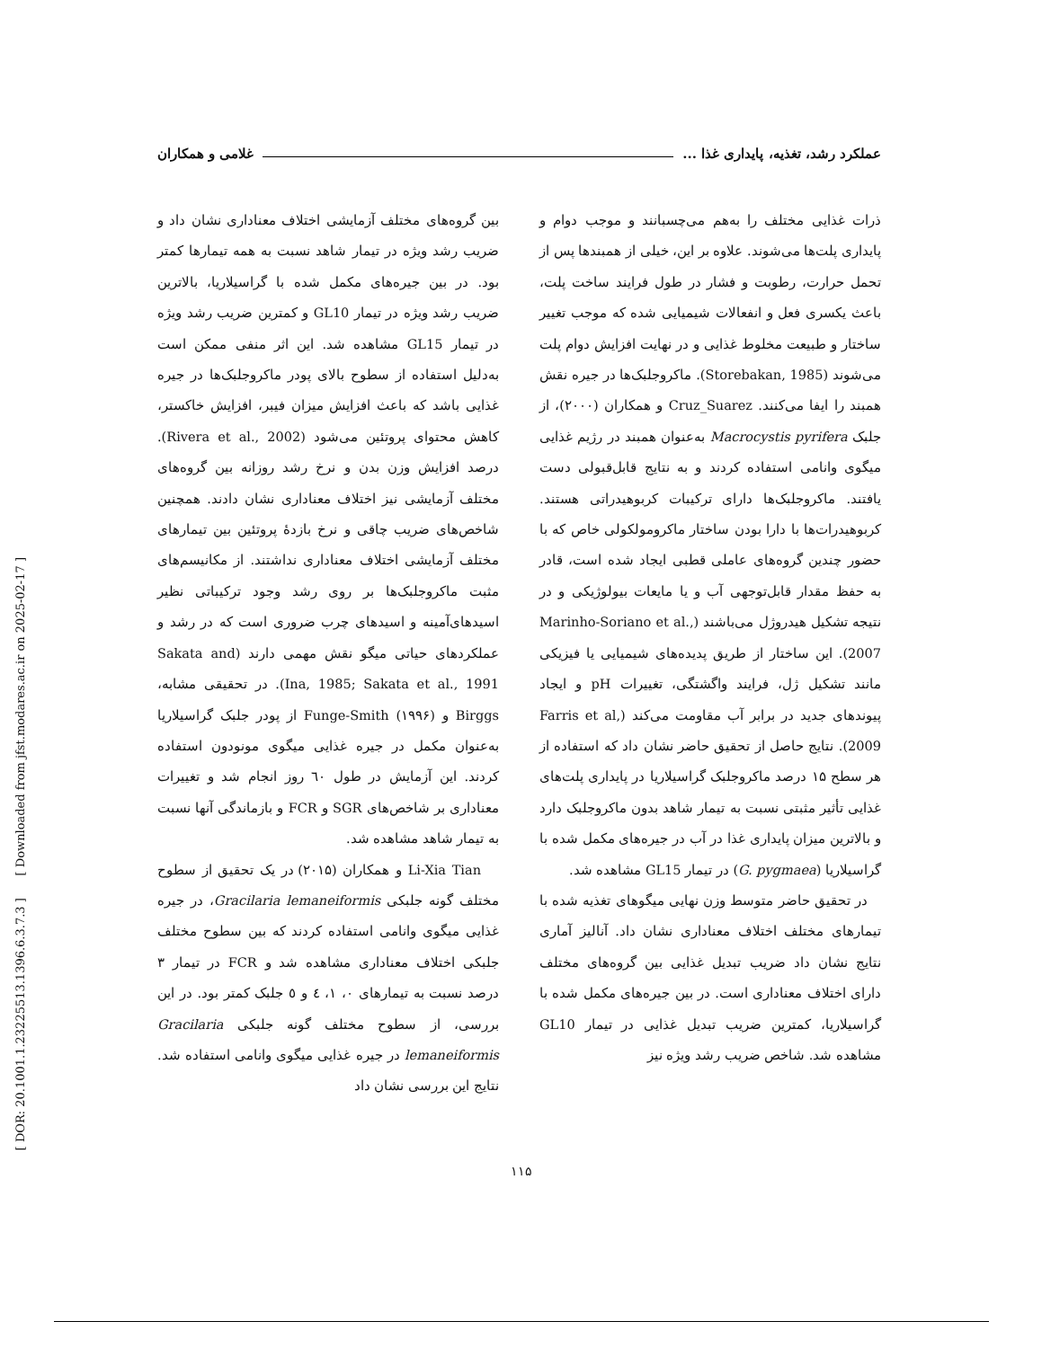[ DOR: 20.1001.1.23225513.1396.6.3.7.3 ] [ Downloaded from jfst.modares.ac.ir on 2025-02-17 ]
عملکرد رشد، تغذیه، پایداری غذا ... غلامی و همکاران
ذرات غذایی مختلف را به‌هم می‌چسبانند و موجب دوام و پایداری پلت‌ها می‌شوند. علاوه بر این، خیلی از همبندها پس از تحمل حرارت، رطوبت و فشار در طول فرایند ساخت پلت، باعث یکسری فعل و انفعالات شیمیایی شده که موجب تغییر ساختار و طبیعت مخلوط غذایی و در نهایت افزایش دوام پلت می‌شوند (Storebakan, 1985). ماکروجلبک‌ها در جیره نقش همبند را ایفا می‌کنند. Cruz_Suarez و همکاران (۲۰۰۰)، از جلبک Macrocystis pyrifera به‌عنوان همبند در رژیم غذایی میگوی وانامی استفاده کردند و به نتایج قابل‌قبولی دست یافتند. ماکروجلبک‌ها دارای ترکیبات کربوهیدراتی هستند. کربوهیدرات‌ها با دارا بودن ساختار ماکرومولکولی خاص که با حضور چندین گروه‌های عاملی قطبی ایجاد شده است، قادر به حفظ مقدار قابل‌توجهی آب و یا مایعات بیولوژیکی و در نتیجه تشکیل هیدروژل می‌باشند (Marinho-Soriano et al., 2007). این ساختار از طریق پدیده‌های شیمیایی یا فیزیکی مانند تشکیل ژل، فرایند واگشتگی، تغییرات pH و ایجاد پیوندهای جدید در برابر آب مقاومت می‌کند (Farris et al, 2009). نتایج حاصل از تحقیق حاضر نشان داد که استفاده از هر سطح ۱۵ درصد ماکروجلبک گراسیلاریا در پایداری پلت‌های غذایی تأثیر مثبتی نسبت به تیمار شاهد بدون ماکروجلبک دارد و بالاترین میزان پایداری غذا در آب در جیره‌های مکمل شده با گراسیلاریا (G. pygmaea) در تیمار GL15 مشاهده شد.
در تحقیق حاضر متوسط وزن نهایی میگوهای تغذیه شده با تیمارهای مختلف اختلاف معناداری نشان داد. آنالیز آماری نتایج نشان داد ضریب تبدیل غذایی بین گروه‌های مختلف دارای اختلاف معناداری است. در بین جیره‌های مکمل شده با گراسیلاریا، کمترین ضریب تبدیل غذایی در تیمار GL10 مشاهده شد. شاخص ضریب رشد ویژه نیز
بین گروه‌های مختلف آزمایشی اختلاف معناداری نشان داد و ضریب رشد ویژه در تیمار شاهد نسبت به همه تیمارها کمتر بود. در بین جیره‌های مکمل شده با گراسیلاریا، بالاترین ضریب رشد ویژه در تیمار GL10 و کمترین ضریب رشد ویژه در تیمار GL15 مشاهده شد. این اثر منفی ممکن است به‌دلیل استفاده از سطوح بالای پودر ماکروجلبک‌ها در جیره غذایی باشد که باعث افزایش میزان فیبر، افزایش خاکستر، کاهش محتوای پروتئین می‌شود (Rivera et al., 2002). درصد افزایش وزن بدن و نرخ رشد روزانه بین گروه‌های مختلف آزمایشی نیز اختلاف معناداری نشان دادند. همچنین شاخص‌های ضریب چاقی و نرخ بازدهٔ پروتئین بین تیمارهای مختلف آزمایشی اختلاف معناداری نداشتند. از مکانیسم‌های مثبت ماکروجلبک‌ها بر روی رشد وجود ترکیباتی نظیر اسیدهای‌آمینه و اسیدهای چرب ضروری است که در رشد و عملکردهای حیاتی میگو نقش مهمی دارند (Sakata and Ina, 1985; Sakata et al., 1991). در تحقیقی مشابه، Birggs و Funge-Smith (۱۹۹۶) از پودر جلبک گراسیلاریا به‌عنوان مکمل در جیره غذایی میگوی مونودون استفاده کردند. این آزمایش در طول ٦٠ روز انجام شد و تغییرات معناداری بر شاخص‌های SGR و FCR و بازماندگی آنها نسبت به تیمار شاهد مشاهده شد.
Li-Xia Tian و همکاران (۲۰۱۵) در یک تحقیق از سطوح مختلف گونه جلبکی Gracilaria lemaneiformis، در جیره غذایی میگوی وانامی استفاده کردند که بین سطوح مختلف جلبکی اختلاف معناداری مشاهده شد و FCR در تیمار ۳ درصد نسبت به تیمارهای ۰، ۱، ٤ و ٥ جلبک کمتر بود. در این بررسی، از سطوح مختلف گونه جلبکی Gracilaria lemaneiformis در جیره غذایی میگوی وانامی استفاده شد. نتایج این بررسی نشان داد
۱۱۵